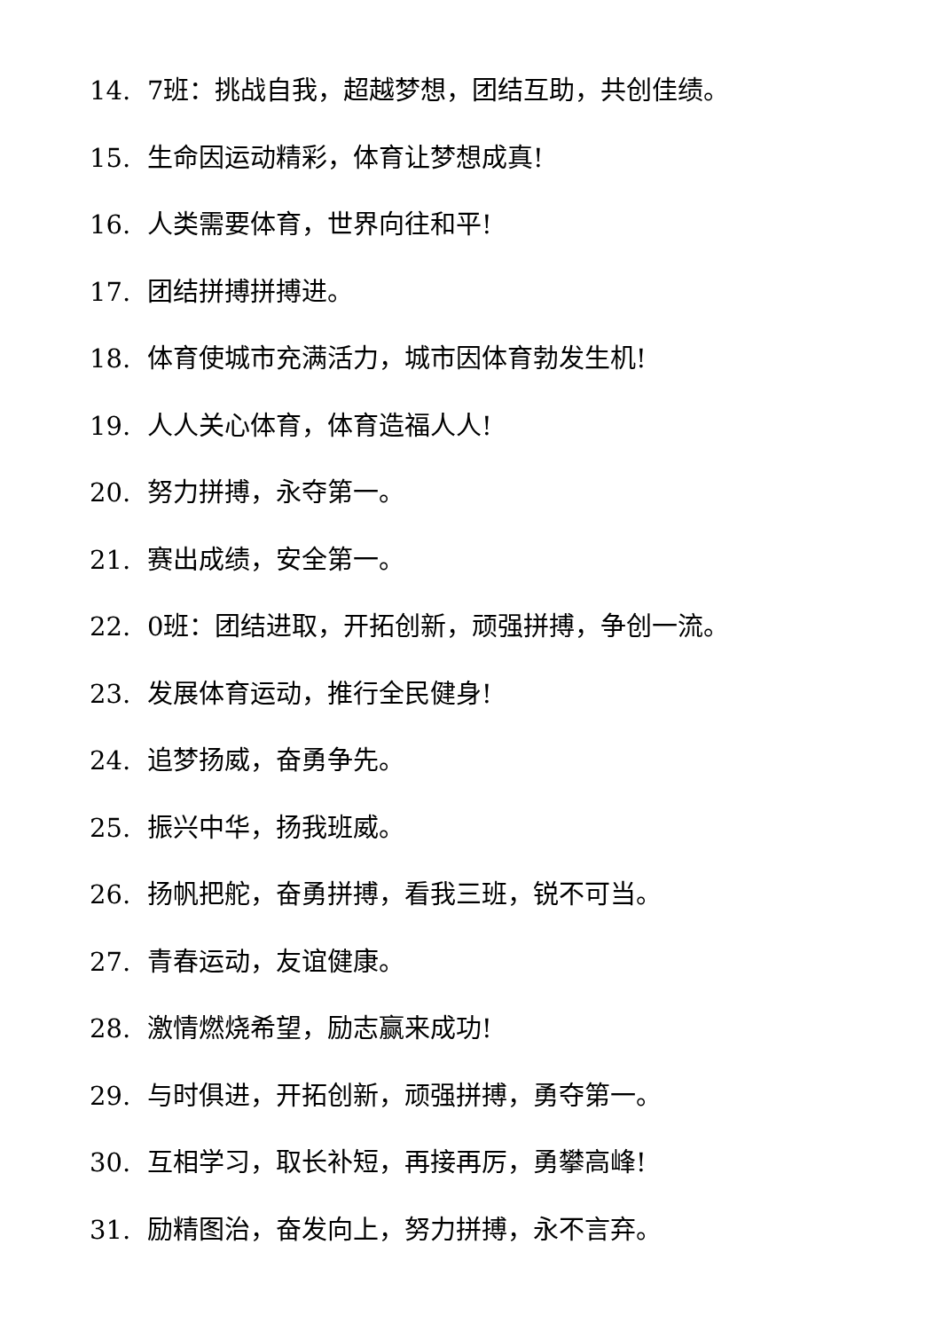14. 7班：挑战自我，超越梦想，团结互助，共创佳绩。
15. 生命因运动精彩，体育让梦想成真!
16. 人类需要体育，世界向往和平!
17. 团结拼搏拼搏进。
18. 体育使城市充满活力，城市因体育勃发生机!
19. 人人关心体育，体育造福人人!
20. 努力拼搏，永夺第一。
21. 赛出成绩，安全第一。
22. 0班：团结进取，开拓创新，顽强拼搏，争创一流。
23. 发展体育运动，推行全民健身!
24. 追梦扬威，奋勇争先。
25. 振兴中华，扬我班威。
26. 扬帆把舵，奋勇拼搏，看我三班，锐不可当。
27. 青春运动，友谊健康。
28. 激情燃烧希望，励志赢来成功!
29. 与时俱进，开拓创新，顽强拼搏，勇夺第一。
30. 互相学习，取长补短，再接再厉，勇攀高峰!
31. 励精图治，奋发向上，努力拼搏，永不言弃。